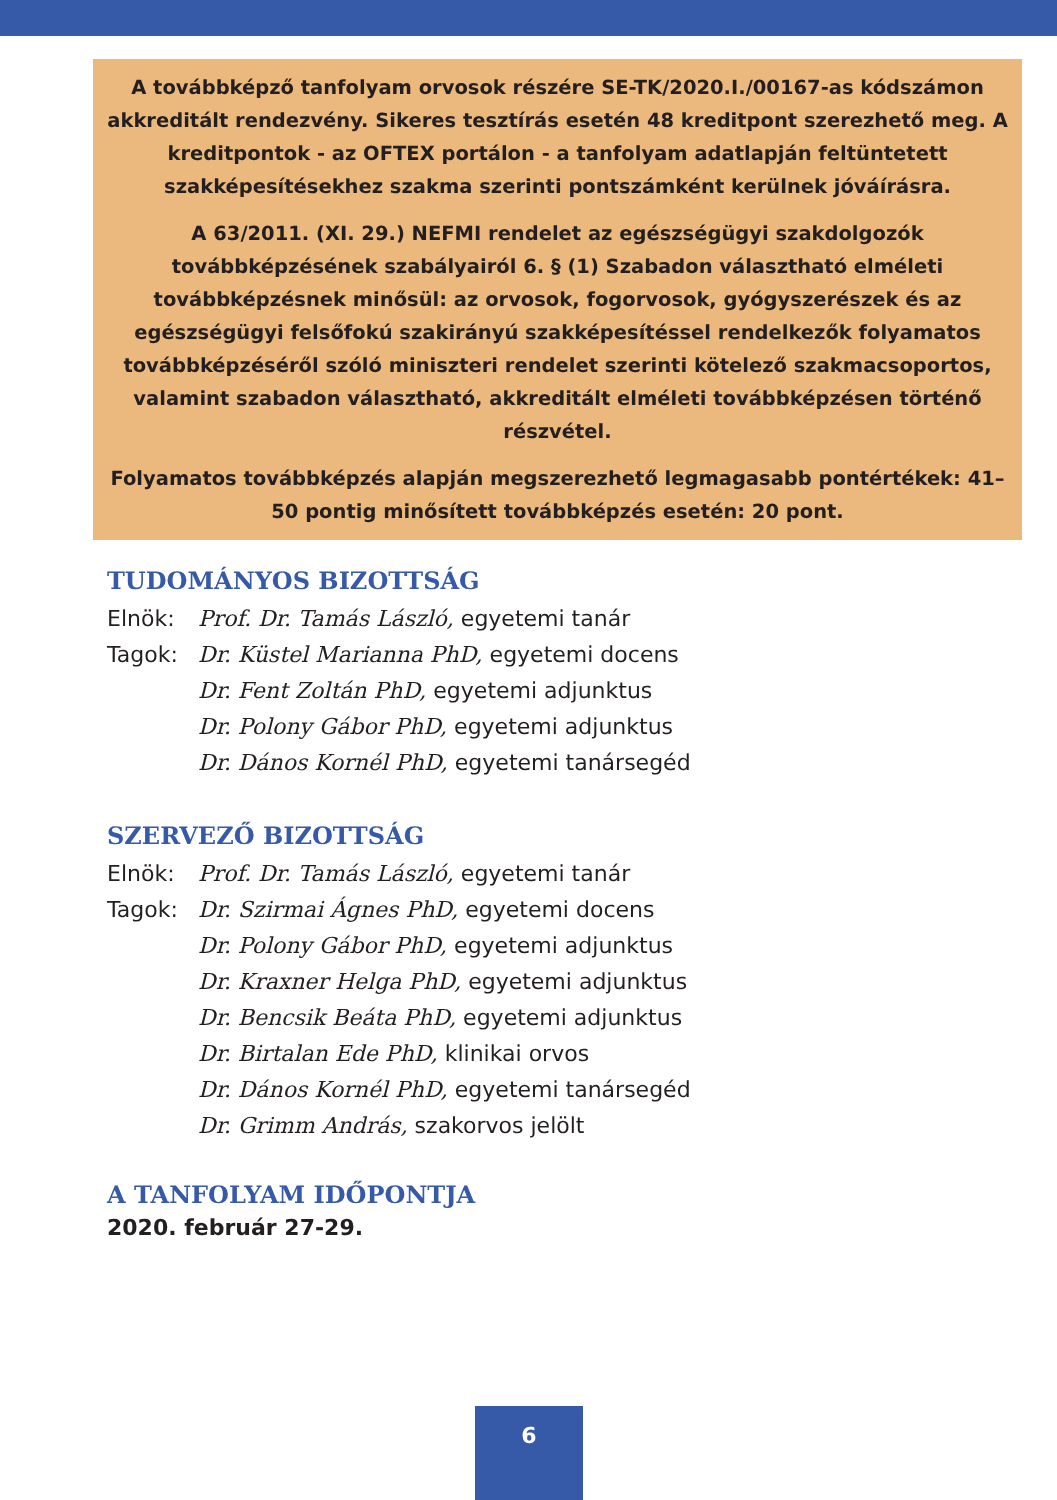A továbbképző tanfolyam orvosok részére SE-TK/2020.I./00167-as kódszámon akkreditált rendezvény. Sikeres tesztírás esetén 48 kreditpont szerezhető meg. A kreditpontok - az OFTEX portálon - a tanfolyam adatlapján feltüntetett szakképesítésekhez szakma szerinti pontszámként kerülnek jóváírásra.
A 63/2011. (XI. 29.) NEFMI rendelet az egészségügyi szakdolgozók továbbképzésének szabályairól 6. § (1) Szabadon választható elméleti továbbképzésnek minősül: az orvosok, fogorvosok, gyógyszerészek és az egészségügyi felsőfokú szakirányú szakképesítéssel rendelkezők folyamatos továbbképzéséről szóló miniszteri rendelet szerinti kötelező szakmacsoportos, valamint szabadon választható, akkreditált elméleti továbbképzésen történő részvétel.
Folyamatos továbbképzés alapján megszerezhető legmagasabb pontértékek: 41–50 pontig minősített továbbképzés esetén: 20 pont.
TUDOMÁNYOS BIZOTTSÁG
Elnök: Prof. Dr. Tamás László, egyetemi tanár
Tagok: Dr. Küstel Marianna PhD, egyetemi docens
Dr. Fent Zoltán PhD, egyetemi adjunktus
Dr. Polony Gábor PhD, egyetemi adjunktus
Dr. Dános Kornél PhD, egyetemi tanársegéd
SZERVEZŐ BIZOTTSÁG
Elnök: Prof. Dr. Tamás László, egyetemi tanár
Tagok: Dr. Szirmai Ágnes PhD, egyetemi docens
Dr. Polony Gábor PhD, egyetemi adjunktus
Dr. Kraxner Helga PhD, egyetemi adjunktus
Dr. Bencsik Beáta PhD, egyetemi adjunktus
Dr. Birtalan Ede PhD, klinikai orvos
Dr. Dános Kornél PhD, egyetemi tanársegéd
Dr. Grimm András, szakorvos jelölt
A TANFOLYAM IDŐPONTJA
2020. február 27-29.
6